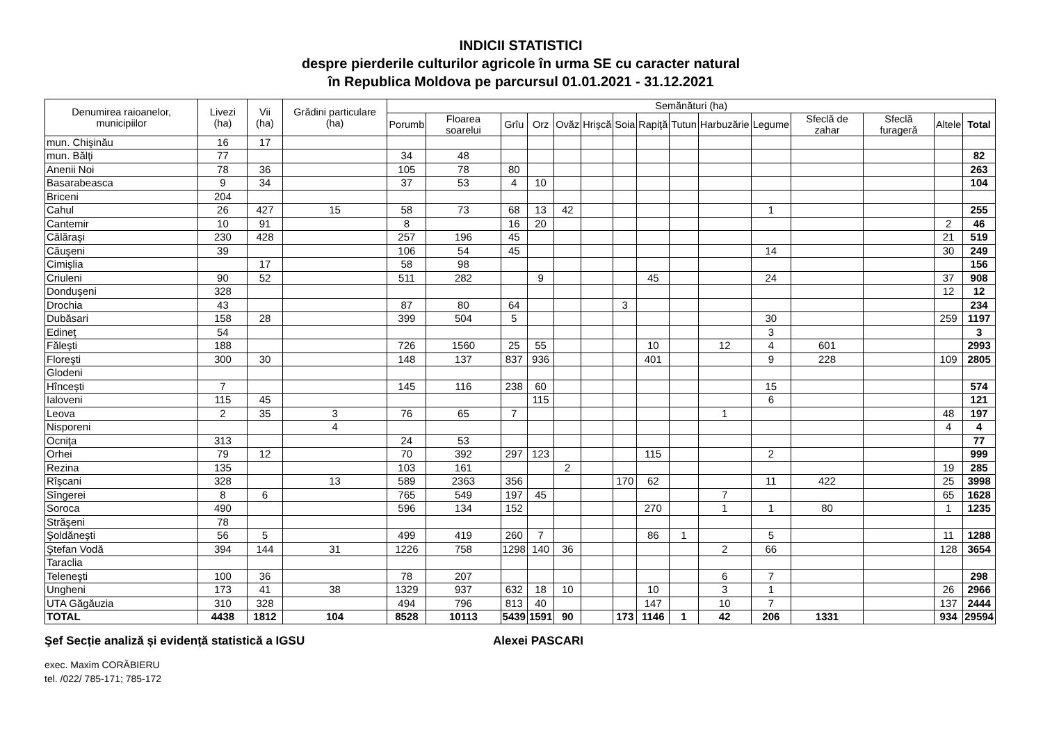INDICII STATISTICI
despre pierderile culturilor agricole în urma SE cu caracter natural
în Republica Moldova pe parcursul 01.01.2021 - 31.12.2021
| Denumirea raioanelor, municipiilor | Livezi (ha) | Vii (ha) | Grădini particulare (ha) | Semănături (ha) | | | | | | | | | | | | | | |
| --- | --- | --- | --- | --- | --- | --- | --- | --- | --- | --- | --- | --- | --- | --- | --- | --- | --- | --- |
| | | | | Porumb | Floarea soarelui | Grîu | Orz | Ovăz | Hrişcă | Soia | Rapiţă | Tutun | Harbuzărie | Legume | Sfeclă de zahar | Sfeclă furageră | Altele | Total |
| mun. Chişinău | 16 | 17 | | | | | | | | | | | | | | | | |
| mun. Bălţi | 77 | | | 34 | 48 | | | | | | | | | | | | | 82 |
| Anenii Noi | 78 | 36 | | 105 | 78 | 80 | | | | | | | | | | | | 263 |
| Basarabeasca | 9 | 34 | | 37 | 53 | 4 | 10 | | | | | | | | | | | 104 |
| Briceni | 204 | | | | | | | | | | | | | | | | | |
| Cahul | 26 | 427 | 15 | 58 | 73 | 68 | 13 | 42 | | | | | | 1 | | | | 255 |
| Cantemir | 10 | 91 | | 8 | | 16 | 20 | | | | | | | | | | 2 | 46 |
| Călăraşi | 230 | 428 | | 257 | 196 | 45 | | | | | | | | | | | 21 | 519 |
| Căuşeni | 39 | | | 106 | 54 | 45 | | | | | | | | 14 | | | 30 | 249 |
| Cimişlia | | 17 | | 58 | 98 | | | | | | | | | | | | | 156 |
| Criuleni | 90 | 52 | | 511 | 282 | | 9 | | | | 45 | | | 24 | | | 37 | 908 |
| Donduşeni | 328 | | | | | | | | | | | | | | | | 12 | 12 |
| Drochia | 43 | | | 87 | 80 | 64 | | | | 3 | | | | | | | | 234 |
| Dubăsari | 158 | 28 | | 399 | 504 | 5 | | | | | | | | 30 | | | 259 | 1197 |
| Edineț | 54 | | | | | | | | | | | | | 3 | | | | 3 |
| Făleşti | 188 | | | 726 | 1560 | 25 | 55 | | | | 10 | | 12 | 4 | 601 | | | 2993 |
| Floreşti | 300 | 30 | | 148 | 137 | 837 | 936 | | | | 401 | | | 9 | 228 | | 109 | 2805 |
| Glodeni | | | | | | | | | | | | | | | | | | |
| Hînceşti | 7 | | | 145 | 116 | 238 | 60 | | | | | | | 15 | | | | 574 |
| Ialoveni | 115 | 45 | | | | | 115 | | | | | | | 6 | | | | 121 |
| Leova | 2 | 35 | 3 | 76 | 65 | 7 | | | | | | | 1 | | | | 48 | 197 |
| Nisporeni | | | 4 | | | | | | | | | | | | | | 4 | 4 |
| Ocniţa | 313 | | | 24 | 53 | | | | | | | | | | | | | 77 |
| Orhei | 79 | 12 | | 70 | 392 | 297 | 123 | | | | 115 | | | 2 | | | | 999 |
| Rezina | 135 | | | 103 | 161 | | | 2 | | | | | | | | | 19 | 285 |
| Rîşcani | 328 | | 13 | 589 | 2363 | 356 | | | | 170 | 62 | | | 11 | 422 | | 25 | 3998 |
| Sîngerei | 8 | 6 | | 765 | 549 | 197 | 45 | | | | | | 7 | | | | 65 | 1628 |
| Soroca | 490 | | | 596 | 134 | 152 | | | | | 270 | | 1 | 1 | 80 | | 1 | 1235 |
| Străşeni | 78 | | | | | | | | | | | | | | | | | |
| Şoldăneşti | 56 | 5 | | 499 | 419 | 260 | 7 | | | | 86 | 1 | | 5 | | | 11 | 1288 |
| Ştefan Vodă | 394 | 144 | 31 | 1226 | 758 | 1298 | 140 | 36 | | | | | 2 | 66 | | | 128 | 3654 |
| Taraclia | | | | | | | | | | | | | | | | | | |
| Teleneşti | 100 | 36 | | 78 | 207 | | | | | | | | 6 | 7 | | | | 298 |
| Ungheni | 173 | 41 | 38 | 1329 | 937 | 632 | 18 | 10 | | | 10 | | 3 | 1 | | | 26 | 2966 |
| UTA Găgăuzia | 310 | 328 | | 494 | 796 | 813 | 40 | | | | 147 | | 10 | 7 | | | 137 | 2444 |
| TOTAL | 4438 | 1812 | 104 | 8528 | 10113 | 5439 | 1591 | 90 | | 173 | 1146 | 1 | 42 | 206 | 1331 | | 934 | 29594 |
Şef Secție analiză și evidență statistică a IGSU Alexei PASCARI
exec. Maxim CORĂBIERU
tel. /022/ 785-171; 785-172